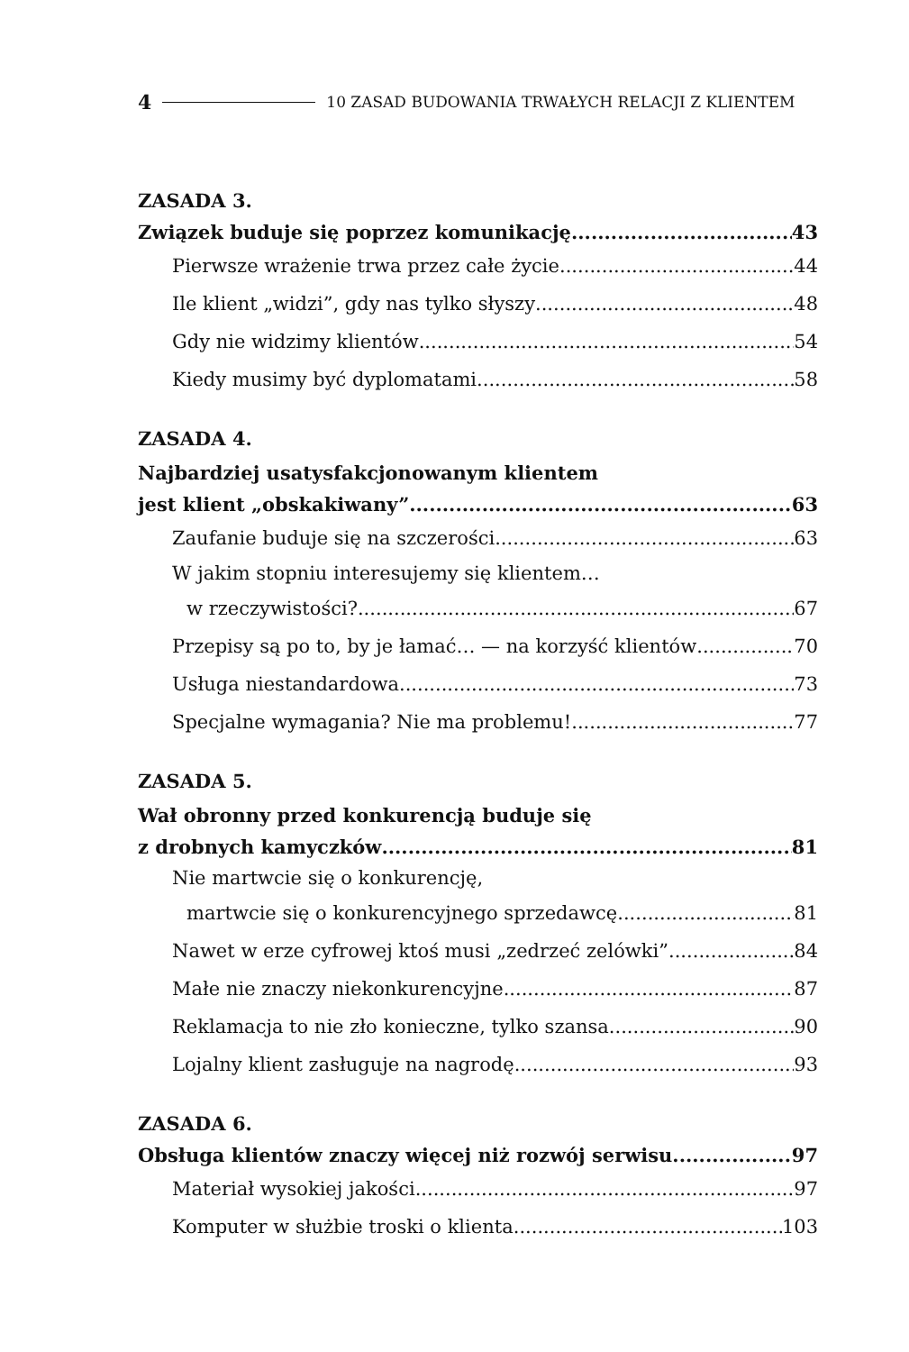4 10 ZASAD BUDOWANIA TRWAŁYCH RELACJI Z KLIENTEM
ZASADA 3.
Związek buduje się poprzez komunikację 43
Pierwsze wrażenie trwa przez całe życie 44
Ile klient „widzi”, gdy nas tylko słyszy 48
Gdy nie widzimy klientów 54
Kiedy musimy być dyplomatami 58
ZASADA 4.
Najbardziej usatysfakcjonowanym klientem
jest klient „obskakiwany” 63
Zaufanie buduje się na szczerości 63
W jakim stopniu interesujemy się klientem…
w rzeczywistości? 67
Przepisy są po to, by je łamać… — na korzyść klientów 70
Usługa niestandardowa 73
Specjalne wymagania? Nie ma problemu! 77
ZASADA 5.
Wał obronny przed konkurencją buduje się
z drobnych kamyczków 81
Nie martwcie się o konkurencję,
martwcie się o konkurencyjnego sprzedawcę 81
Nawet w erze cyfrowej ktoś musi „zedrzeć zelówki” 84
Małe nie znaczy niekonkurencyjne 87
Reklamacja to nie zło konieczne, tylko szansa 90
Lojalny klient zasługuje na nagrodę 93
ZASADA 6.
Obsługa klientów znaczy więcej niż rozwój serwisu 97
Materiał wysokiej jakości 97
Komputer w służbie troski o klienta 103